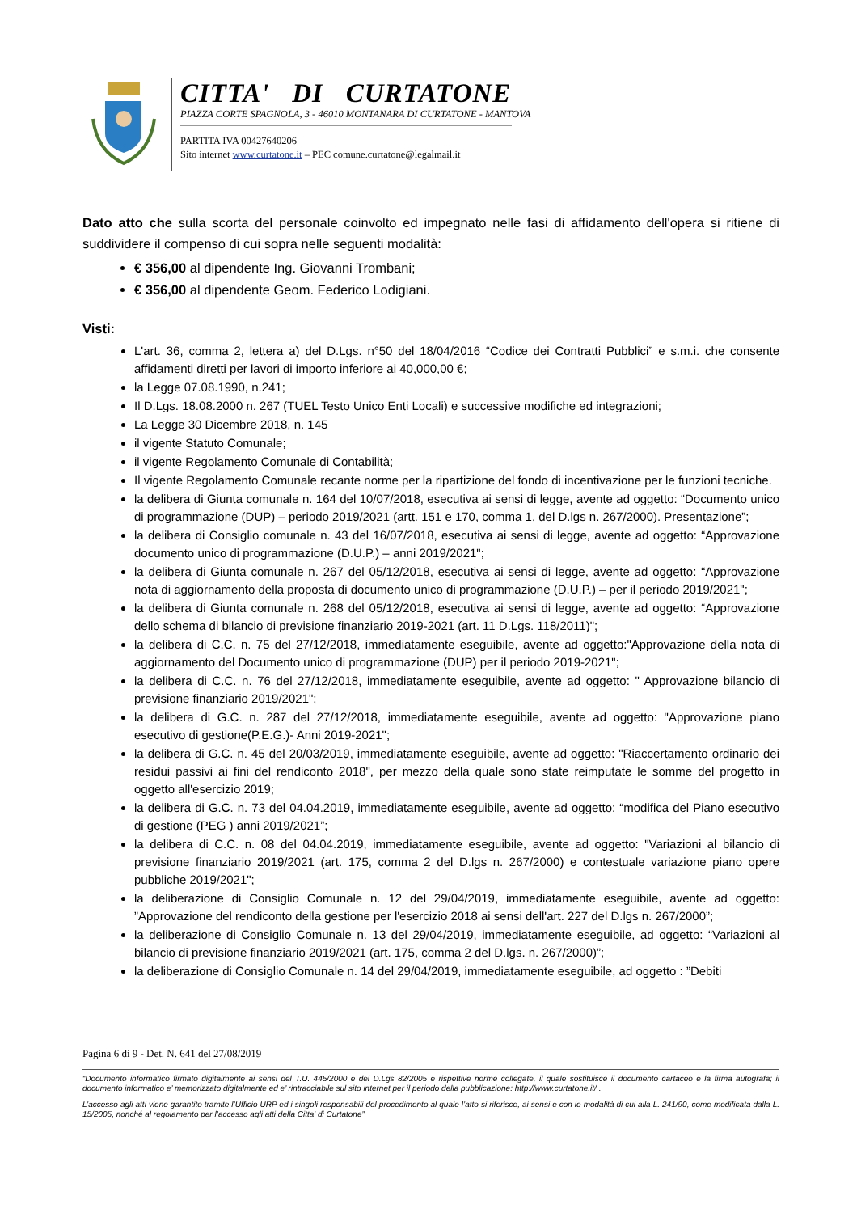CITTA' DI CURTATONE
PIAZZA CORTE SPAGNOLA, 3 - 46010 MONTANARA DI CURTATONE - MANTOVA
PARTITA IVA 00427640206
Sito internet www.curtatone.it – PEC comune.curtatone@legalmail.it
Dato atto che sulla scorta del personale coinvolto ed impegnato nelle fasi di affidamento dell'opera si ritiene di suddividere il compenso di cui sopra nelle seguenti modalità:
€ 356,00 al dipendente Ing. Giovanni Trombani;
€ 356,00 al dipendente Geom. Federico Lodigiani.
Visti:
L'art. 36, comma 2, lettera a) del D.Lgs. n°50 del 18/04/2016 “Codice dei Contratti Pubblici” e s.m.i. che consente affidamenti diretti per lavori di importo inferiore ai 40,000,00 €;
la Legge 07.08.1990, n.241;
Il D.Lgs. 18.08.2000 n. 267 (TUEL Testo Unico Enti Locali) e successive modifiche ed integrazioni;
La Legge 30 Dicembre 2018, n. 145
il vigente Statuto Comunale;
il vigente Regolamento Comunale di Contabilità;
Il vigente Regolamento Comunale recante norme per la ripartizione del fondo di incentivazione per le funzioni tecniche.
la delibera di Giunta comunale n. 164 del 10/07/2018, esecutiva ai sensi di legge, avente ad oggetto: “Documento unico di programmazione (DUP) – periodo 2019/2021 (artt. 151 e 170, comma 1, del D.lgs n. 267/2000). Presentazione”;
la delibera di Consiglio comunale n. 43 del 16/07/2018, esecutiva ai sensi di legge, avente ad oggetto: “Approvazione documento unico di programmazione (D.U.P.) – anni 2019/2021";
la delibera di Giunta comunale n. 267 del 05/12/2018, esecutiva ai sensi di legge, avente ad oggetto: “Approvazione nota di aggiornamento della proposta di documento unico di programmazione (D.U.P.) – per il periodo 2019/2021";
la delibera di Giunta comunale n. 268 del 05/12/2018, esecutiva ai sensi di legge, avente ad oggetto: “Approvazione dello schema di bilancio di previsione finanziario 2019-2021 (art. 11 D.Lgs. 118/2011)";
la delibera di C.C. n. 75 del 27/12/2018, immediatamente eseguibile, avente ad oggetto:"Approvazione della nota di aggiornamento del Documento unico di programmazione (DUP) per il periodo 2019-2021";
la delibera di C.C. n. 76 del 27/12/2018, immediatamente eseguibile, avente ad oggetto: " Approvazione bilancio di previsione finanziario 2019/2021";
la delibera di G.C. n. 287 del 27/12/2018, immediatamente eseguibile, avente ad oggetto: "Approvazione piano esecutivo di gestione(P.E.G.)- Anni 2019-2021";
la delibera di G.C. n. 45 del 20/03/2019, immediatamente eseguibile, avente ad oggetto: "Riaccertamento ordinario dei residui passivi ai fini del rendiconto 2018", per mezzo della quale sono state reimputate le somme del progetto in oggetto all'esercizio 2019;
la delibera di G.C. n. 73 del 04.04.2019, immediatamente eseguibile, avente ad oggetto: “modifica del Piano esecutivo di gestione (PEG ) anni 2019/2021”;
la delibera di C.C. n. 08 del 04.04.2019, immediatamente eseguibile, avente ad oggetto: "Variazioni al bilancio di previsione finanziario 2019/2021 (art. 175, comma 2 del D.lgs n. 267/2000) e contestuale variazione piano opere pubbliche 2019/2021";
la deliberazione di Consiglio Comunale n. 12 del 29/04/2019, immediatamente eseguibile, avente ad oggetto: ”Approvazione del rendiconto della gestione per l'esercizio 2018 ai sensi dell'art. 227 del D.lgs n. 267/2000”;
la deliberazione di Consiglio Comunale n. 13 del 29/04/2019, immediatamente eseguibile, ad oggetto: “Variazioni al bilancio di previsione finanziario 2019/2021 (art. 175, comma 2 del D.lgs. n. 267/2000)”;
la deliberazione di Consiglio Comunale n. 14 del 29/04/2019, immediatamente eseguibile, ad oggetto : ”Debiti
Pagina 6 di 9 - Det. N. 641 del 27/08/2019
“Documento informatico firmato digitalmente ai sensi del T.U. 445/2000 e del D.Lgs 82/2005 e rispettive norme collegate, il quale sostituisce il documento cartaceo e la firma autografa; il documento informatico e’ memorizzato digitalmente ed e’ rintracciabile sul sito internet per il periodo della pubblicazione: http://www.curtatone.it/ .
L’accesso agli atti viene garantito tramite l’Ufficio URP ed i singoli responsabili del procedimento al quale l’atto si riferisce, ai sensi e con le modalità di cui alla L. 241/90, come modificata dalla L. 15/2005, nonché al regolamento per l’accesso agli atti della Citta' di Curtatone”